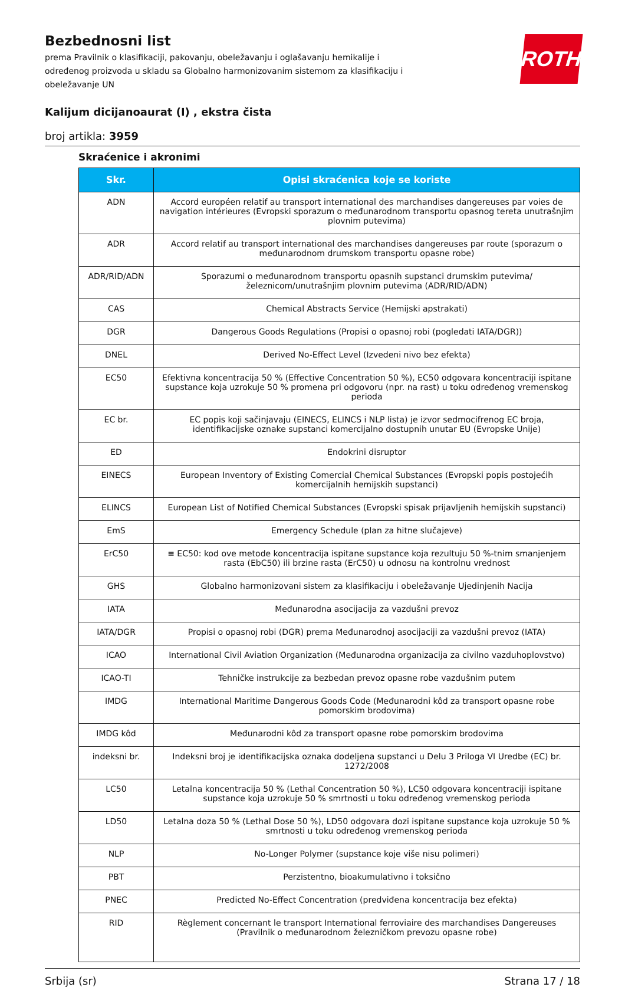Bezbednosni list
prema Pravilnik o klasifikaciji, pakovanju, obeležavanju i oglašavanju hemikalije i određenog proizvoda u skladu sa Globalno harmonizovanim sistemom za klasifikaciju i obeležavanje UN
ROTH
Kalijum dicijanoaurat (I) , ekstra čista
broj artikla: 3959
Skraćenice i akronimi
| Skr. | Opisi skraćenica koje se koriste |
| --- | --- |
| ADN | Accord européen relatif au transport international des marchandises dangereuses par voies de navigation intérieures (Evropski sporazum o međunarodnom transportu opasnog tereta unutrašnjim plovnim putevima) |
| ADR | Accord relatif au transport international des marchandises dangereuses par route (sporazum o međunarodnom drumskom transportu opasne robe) |
| ADR/RID/ADN | Sporazumi o međunarodnom transportu opasnih supstanci drumskim putevima/železnicom/unutrašnjim plovnim putevima (ADR/RID/ADN) |
| CAS | Chemical Abstracts Service (Hemijski apstrakati) |
| DGR | Dangerous Goods Regulations (Propisi o opasnoj robi (pogledati IATA/DGR)) |
| DNEL | Derived No-Effect Level (Izvedeni nivo bez efekta) |
| EC50 | Efektivna koncentracija 50 % (Effective Concentration 50 %), EC50 odgovara koncentraciji ispitane supstance koja uzrokuje 50 % promena pri odgovoru (npr. na rast) u toku određenog vremenskog perioda |
| EC br. | EC popis koji sačinjavaju (EINECS, ELINCS i NLP lista) je izvor sedmocifrenog EC broja, identifikacijske oznake supstanci komercijalno dostupnih unutar EU (Evropske Unije) |
| ED | Endokrini disruptor |
| EINECS | European Inventory of Existing Comercial Chemical Substances (Evropski popis postojećih komercijalnih hemijskih supstanci) |
| ELINCS | European List of Notified Chemical Substances (Evropski spisak prijavljenih hemijskih supstanci) |
| EmS | Emergency Schedule (plan za hitne slučajeve) |
| ErC50 | ≡ EC50: kod ove metode koncentracija ispitane supstance koja rezultuju 50 %-tnim smanjenjem rasta (EbC50) ili brzine rasta (ErC50) u odnosu na kontrolnu vrednost |
| GHS | Globalno harmonizovani sistem za klasifikaciju i obeležavanje Ujedinjenih Nacija |
| IATA | Međunarodna asocijacija za vazdušni prevoz |
| IATA/DGR | Propisi o opasnoj robi (DGR) prema Međunarodnoj asocijaciji za vazdušni prevoz (IATA) |
| ICAO | International Civil Aviation Organization (Međunarodna organizacija za civilno vazduhoplovstvo) |
| ICAO-TI | Tehničke instrukcije za bezbedan prevoz opasne robe vazdušnim putem |
| IMDG | International Maritime Dangerous Goods Code (Međunarodni kôd za transport opasne robe pomorskim brodovima) |
| IMDG kôd | Međunarodni kôd za transport opasne robe pomorskim brodovima |
| indeksni br. | Indeksni broj je identifikacijska oznaka dodeljena supstanci u Delu 3 Priloga VI Uredbe (EC) br. 1272/2008 |
| LC50 | Letalna koncentracija 50 % (Lethal Concentration 50 %), LC50 odgovara koncentraciji ispitane supstance koja uzrokuje 50 % smrtnosti u toku određenog vremenskog perioda |
| LD50 | Letalna doza 50 % (Lethal Dose 50 %), LD50 odgovara dozi ispitane supstance koja uzrokuje 50 % smrtnosti u toku određenog vremenskog perioda |
| NLP | No-Longer Polymer (supstance koje više nisu polimeri) |
| PBT | Perzistentno, bioakumulativno i toksično |
| PNEC | Predicted No-Effect Concentration (predviđena koncentracija bez efekta) |
| RID | Règlement concernant le transport International ferroviaire des marchandises Dangereuses (Pravilnik o međunarodnom železničkom prevozu opasne robe) |
Srbija (sr) Strana 17 / 18